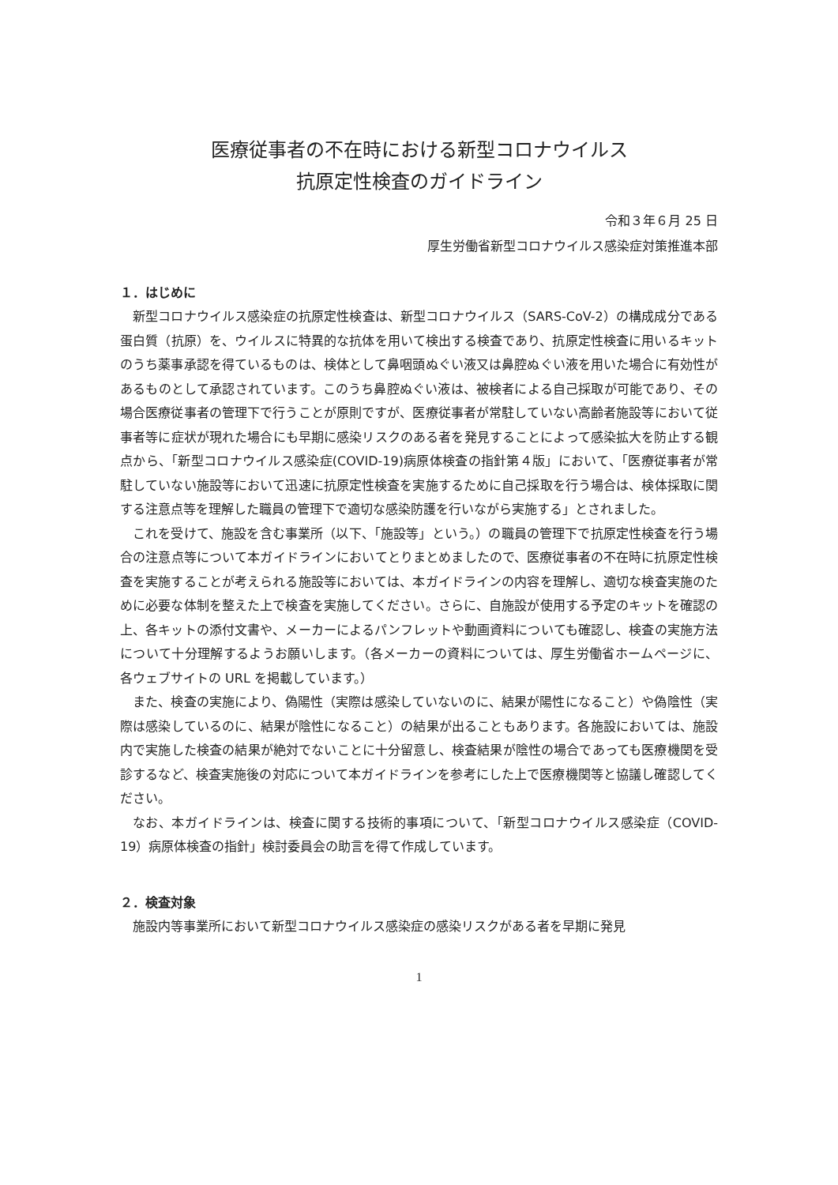医療従事者の不在時における新型コロナウイルス
抗原定性検査のガイドライン
令和３年６月 25 日
厚生労働省新型コロナウイルス感染症対策推進本部
１．はじめに
新型コロナウイルス感染症の抗原定性検査は、新型コロナウイルス（SARS-CoV-2）の構成成分である蛋白質（抗原）を、ウイルスに特異的な抗体を用いて検出する検査であり、抗原定性検査に用いるキットのうち薬事承認を得ているものは、検体として鼻咽頭ぬぐい液又は鼻腔ぬぐい液を用いた場合に有効性があるものとして承認されています。このうち鼻腔ぬぐい液は、被検者による自己採取が可能であり、その場合医療従事者の管理下で行うことが原則ですが、医療従事者が常駐していない高齢者施設等において従事者等に症状が現れた場合にも早期に感染リスクのある者を発見することによって感染拡大を防止する観点から、「新型コロナウイルス感染症(COVID-19)病原体検査の指針第４版」において、「医療従事者が常駐していない施設等において迅速に抗原定性検査を実施するために自己採取を行う場合は、検体採取に関する注意点等を理解した職員の管理下で適切な感染防護を行いながら実施する」とされました。
これを受けて、施設を含む事業所（以下、「施設等」という。）の職員の管理下で抗原定性検査を行う場合の注意点等について本ガイドラインにおいてとりまとめましたので、医療従事者の不在時に抗原定性検査を実施することが考えられる施設等においては、本ガイドラインの内容を理解し、適切な検査実施のために必要な体制を整えた上で検査を実施してください。さらに、自施設が使用する予定のキットを確認の上、各キットの添付文書や、メーカーによるパンフレットや動画資料についても確認し、検査の実施方法について十分理解するようお願いします。（各メーカーの資料については、厚生労働省ホームページに、各ウェブサイトの URL を掲載しています。）
また、検査の実施により、偽陽性（実際は感染していないのに、結果が陽性になること）や偽陰性（実際は感染しているのに、結果が陰性になること）の結果が出ることもあります。各施設においては、施設内で実施した検査の結果が絶対でないことに十分留意し、検査結果が陰性の場合であっても医療機関を受診するなど、検査実施後の対応について本ガイドラインを参考にした上で医療機関等と協議し確認してください。
なお、本ガイドラインは、検査に関する技術的事項について、「新型コロナウイルス感染症（COVID-19）病原体検査の指針」検討委員会の助言を得て作成しています。
２．検査対象
施設内等事業所において新型コロナウイルス感染症の感染リスクがある者を早期に発見
1